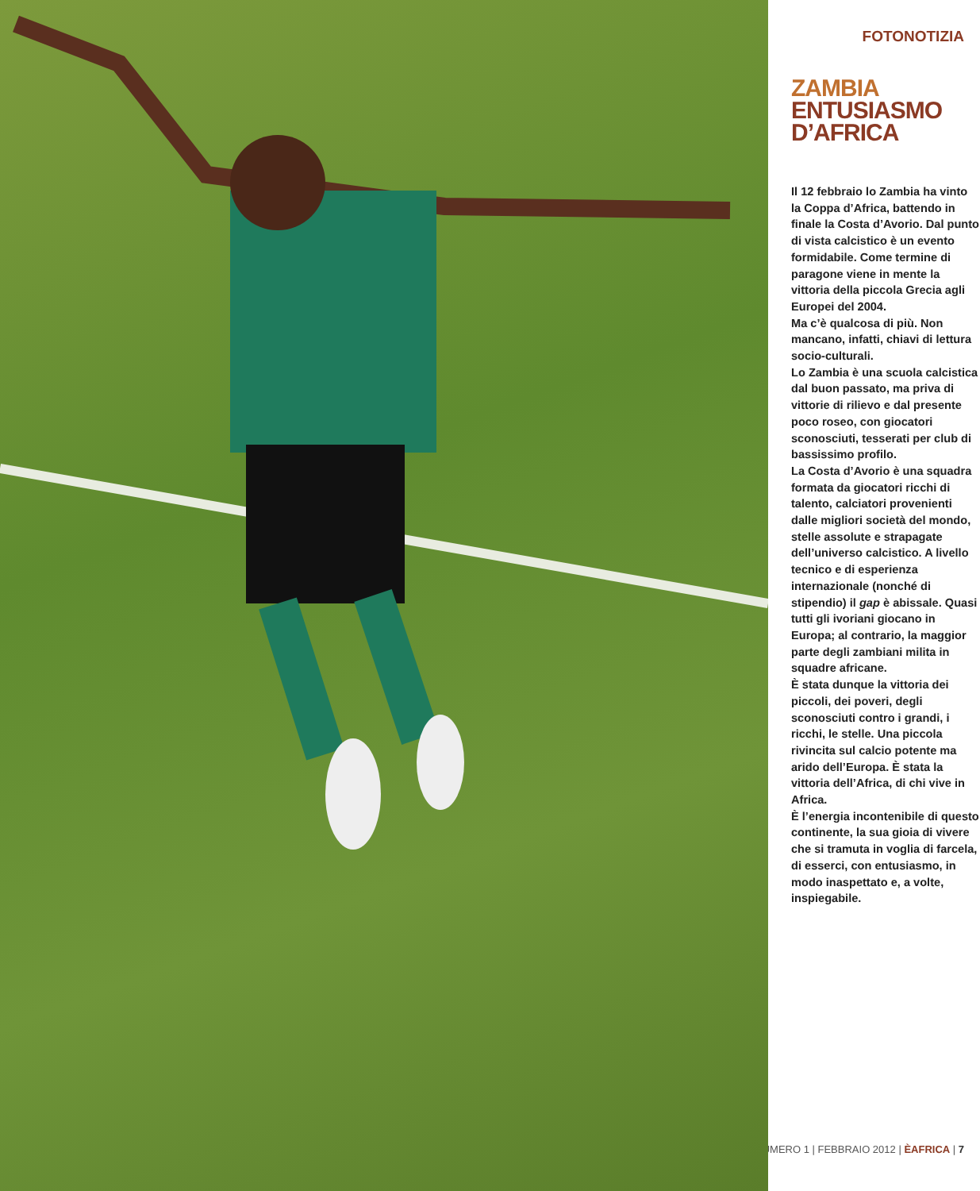FOTONOTIZIA
ZAMBIA
ENTUSIASMO
D’AFRICA
Il 12 febbraio lo Zambia ha vinto la Coppa d’Africa, battendo in finale la Costa d’Avorio. Dal punto di vista calcistico è un evento formidabile. Come termine di paragone viene in mente la vittoria della piccola Grecia agli Europei del 2004.
Ma c’è qualcosa di più. Non mancano, infatti, chiavi di lettura socio-culturali.
Lo Zambia è una scuola calcistica dal buon passato, ma priva di vittorie di rilievo e dal presente poco roseo, con giocatori sconosciuti, tesserati per club di bassissimo profilo.
La Costa d’Avorio è una squadra formata da giocatori ricchi di talento, calciatori provenienti dalle migliori società del mondo, stelle assolute e strapagate dell’universo calcistico. A livello tecnico e di esperienza internazionale (nonché di stipendio) il gap è abissale. Quasi tutti gli ivoriani giocano in Europa; al contrario, la maggior parte degli zambiani milita in squadre africane.
È stata dunque la vittoria dei piccoli, dei poveri, degli sconosciuti contro i grandi, i ricchi, le stelle. Una piccola rivincita sul calcio potente ma arido dell’Europa. È stata la vittoria dell’Africa, di chi vive in Africa.
È l’energia incontenibile di questo continente, la sua gioia di vivere che si tramuta in voglia di farcela, di esserci, con entusiasmo, in modo inaspettato e, a volte, inspiegabile.
| NUMERO 1 | FEBBRAIO 2012 | ÈAFRICA | 7